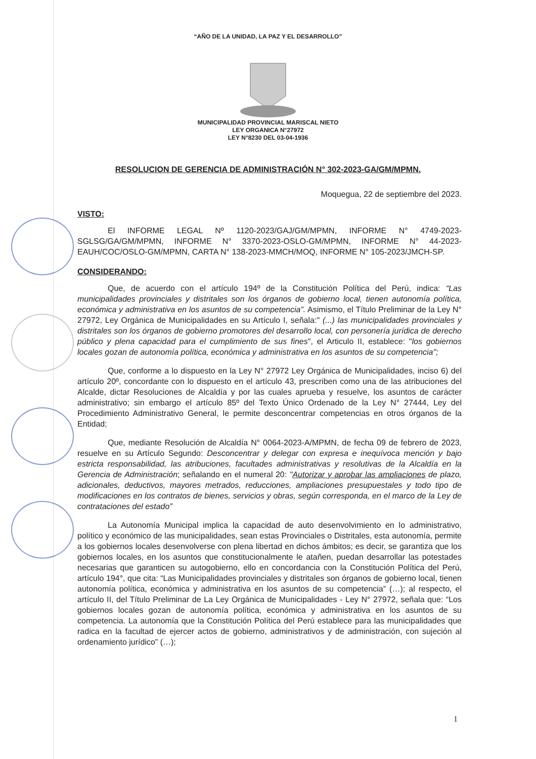“AÑO DE LA UNIDAD, LA PAZ Y EL DESARROLLO”
MUNICIPALIDAD PROVINCIAL MARISCAL NIETO
LEY ORGANICA N°27972
LEY N°8230 DEL 03-04-1936
RESOLUCION DE GERENCIA DE ADMINISTRACIÓN N° 302-2023-GA/GM/MPMN.
Moquegua, 22 de septiembre del 2023.
VISTO:
El INFORME LEGAL Nº 1120-2023/GAJ/GM/MPMN, INFORME N° 4749-2023-SGLSG/GA/GM/MPMN, INFORME N° 3370-2023-OSLO-GM/MPMN, INFORME N° 44-2023-EAUH/COC/OSLO-GM/MPMN, CARTA N° 138-2023-MMCH/MOQ, INFORME N° 105-2023/JMCH-SP.
CONSIDERANDO:
Que, de acuerdo con el artículo 194º de la Constitución Política del Perú, indica: “Las municipalidades provinciales y distritales son los órganos de gobierno local, tienen autonomía política, económica y administrativa en los asuntos de su competencia”. Asimismo, el Título Preliminar de la Ley N° 27972, Ley Orgánica de Municipalidades en su Artículo I, señala:" (...) las municipalidades provinciales y distritales son los órganos de gobierno promotores del desarrollo local, con personería jurídica de derecho público y plena capacidad para el cumplimiento de sus fines", el Articulo II, establece: "los gobiernos locales gozan de autonomía política, económica y administrativa en los asuntos de su competencia";
Que, conforme a lo dispuesto en la Ley N° 27972 Ley Orgánica de Municipalidades, inciso 6) del artículo 20º, concordante con lo dispuesto en el artículo 43, prescriben como una de las atribuciones del Alcalde, dictar Resoluciones de Alcaldía y por las cuales aprueba y resuelve, los asuntos de carácter administrativo; sin embargo el artículo 85º del Texto Único Ordenado de la Ley N° 27444, Ley del Procedimiento Administrativo General, le permite desconcentrar competencias en otros órganos de la Entidad;
Que, mediante Resolución de Alcaldía N° 0064-2023-A/MPMN, de fecha 09 de febrero de 2023, resuelve en su Artículo Segundo: Desconcentrar y delegar con expresa e inequívoca mención y bajo estricta responsabilidad, las atribuciones, facultades administrativas y resolutivas de la Alcaldía en la Gerencia de Administración; señalando en el numeral 20: "Autorizar y aprobar las ampliaciones de plazo, adicionales, deductivos, mayores metrados, reducciones, ampliaciones presupuestales y todo tipo de modificaciones en los contratos de bienes, servicios y obras, según corresponda, en el marco de la Ley de contrataciones del estado”
La Autonomía Municipal implica la capacidad de auto desenvolvimiento en lo administrativo, político y económico de las municipalidades, sean estas Provinciales o Distritales, esta autonomía, permite a los gobiernos locales desenvolverse con plena libertad en dichos ámbitos; es decir, se garantiza que los gobiernos locales, en los asuntos que constitucionalmente le atañen, puedan desarrollar las potestades necesarias que garanticen su autogobierno, ello en concordancia con la Constitución Política del Perú, artículo 194°, que cita: “Las Municipalidades provinciales y distritales son órganos de gobierno local, tienen autonomía política, económica y administrativa en los asuntos de su competencia” (…); al respecto, el artículo II, del Título Preliminar de La Ley Orgánica de Municipalidades - Ley N° 27972, señala que: “Los gobiernos locales gozan de autonomía política, económica y administrativa en los asuntos de su competencia. La autonomía que la Constitución Política del Perú establece para las municipalidades que radica en la facultad de ejercer actos de gobierno, administrativos y de administración, con sujeción al ordenamiento jurídico” (…);
1